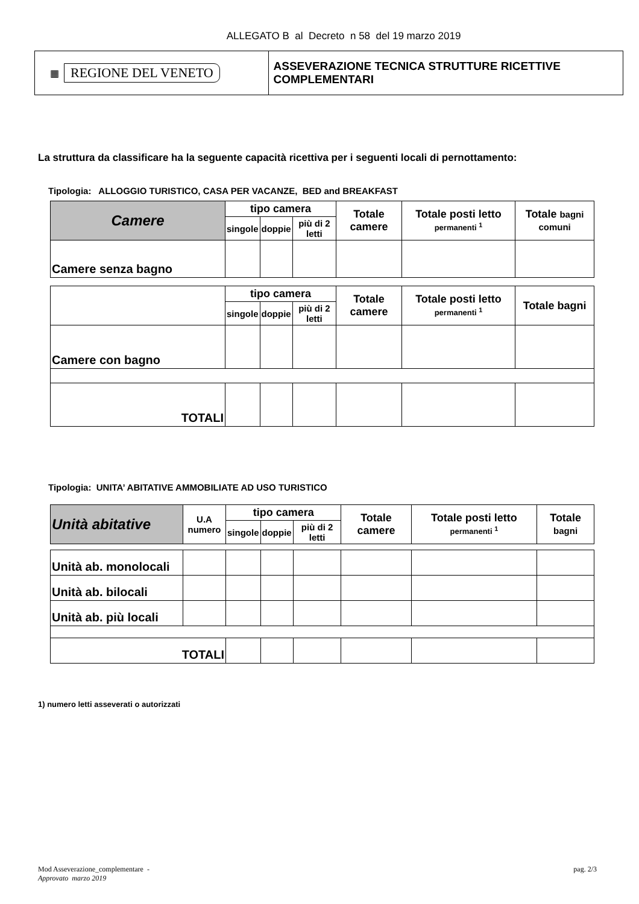ALLEGATO B al Decreto n 58 del 19 marzo 2019
▦ REGIONE DEL VENETO
ASSEVERAZIONE TECNICA STRUTTURE RICETTIVE COMPLEMENTARI
La struttura da classificare ha la seguente capacità ricettiva per i seguenti locali di pernottamento:
Tipologia: ALLOGGIO TURISTICO, CASA PER VACANZE, BED and BREAKFAST
| Camere | tipo camera | | | Totale camere | Totale posti letto permanenti <sup>1</sup> | Totale bagni comuni |
| --- | --- | --- | --- | --- | --- | --- |
| | singole | doppie | più di 2 letti | | | |
| Camere senza bagno | | | | | | |
| | tipo camera | | | Totale camere | Totale posti letto permanenti <sup>1</sup> | Totale bagni |
| | singole | doppie | più di 2 letti | | | |
| Camere con bagno | | | | | | |
| TOTALI | | | | | | |
Tipologia: UNITA’ ABITATIVE AMMOBILIATE AD USO TURISTICO
| Unità abitative | U.A numero | tipo camera | | | Totale camere | Totale posti letto permanenti <sup>1</sup> | Totale bagni |
| --- | --- | --- | --- | --- | --- | --- | --- |
| | | singole | doppie | più di 2 letti | | | |
| Unità ab. monolocali | | | | | | | |
| Unità ab. bilocali | | | | | | | |
| Unità ab. più locali | | | | | | | |
| TOTALI | | | | | | | |
1) numero letti asseverati o autorizzati
Mod Asseverazione_complementare -
Approvato marzo 2019
pag. 2/3